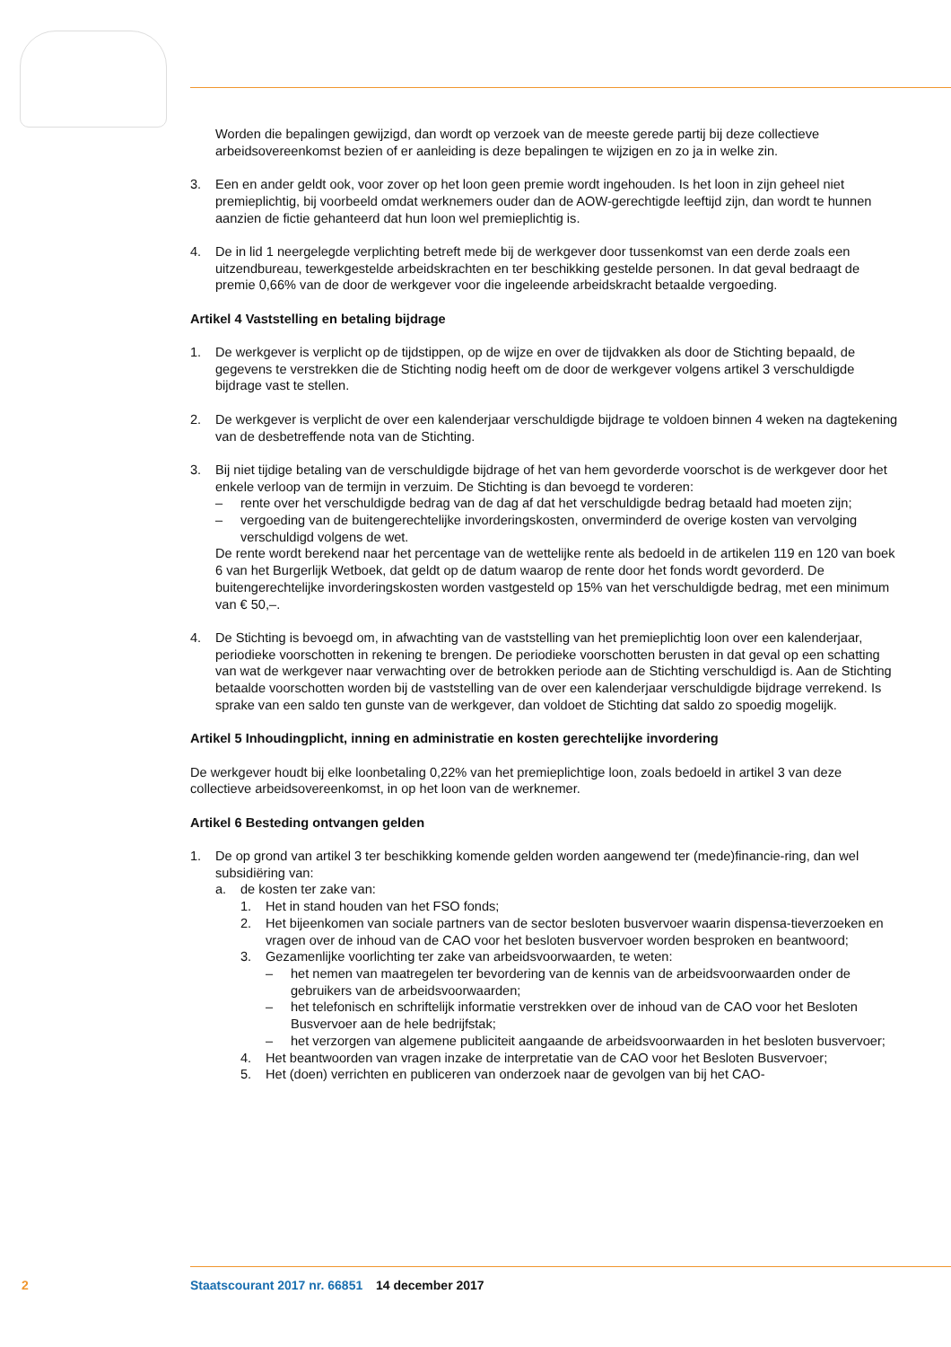Worden die bepalingen gewijzigd, dan wordt op verzoek van de meeste gerede partij bij deze collectieve arbeidsovereenkomst bezien of er aanleiding is deze bepalingen te wijzigen en zo ja in welke zin.
3. Een en ander geldt ook, voor zover op het loon geen premie wordt ingehouden. Is het loon in zijn geheel niet premieplichtig, bij voorbeeld omdat werknemers ouder dan de AOW-gerechtigde leeftijd zijn, dan wordt te hunnen aanzien de fictie gehanteerd dat hun loon wel premieplichtig is.
4. De in lid 1 neergelegde verplichting betreft mede bij de werkgever door tussenkomst van een derde zoals een uitzendbureau, tewerkgestelde arbeidskrachten en ter beschikking gestelde personen. In dat geval bedraagt de premie 0,66% van de door de werkgever voor die ingeleende arbeidskracht betaalde vergoeding.
Artikel 4 Vaststelling en betaling bijdrage
1. De werkgever is verplicht op de tijdstippen, op de wijze en over de tijdvakken als door de Stichting bepaald, de gegevens te verstrekken die de Stichting nodig heeft om de door de werkgever volgens artikel 3 verschuldigde bijdrage vast te stellen.
2. De werkgever is verplicht de over een kalenderjaar verschuldigde bijdrage te voldoen binnen 4 weken na dagtekening van de desbetreffende nota van de Stichting.
3. Bij niet tijdige betaling van de verschuldigde bijdrage of het van hem gevorderde voorschot is de werkgever door het enkele verloop van de termijn in verzuim. De Stichting is dan bevoegd te vorderen:
– rente over het verschuldigde bedrag van de dag af dat het verschuldigde bedrag betaald had moeten zijn;
– vergoeding van de buitengerechtelijke invorderingskosten, onverminderd de overige kosten van vervolging verschuldigd volgens de wet.
De rente wordt berekend naar het percentage van de wettelijke rente als bedoeld in de artikelen 119 en 120 van boek 6 van het Burgerlijk Wetboek, dat geldt op de datum waarop de rente door het fonds wordt gevorderd. De buitengerechtelijke invorderingskosten worden vastgesteld op 15% van het verschuldigde bedrag, met een minimum van € 50,–.
4. De Stichting is bevoegd om, in afwachting van de vaststelling van het premieplichtig loon over een kalenderjaar, periodieke voorschotten in rekening te brengen. De periodieke voorschotten berusten in dat geval op een schatting van wat de werkgever naar verwachting over de betrokken periode aan de Stichting verschuldigd is. Aan de Stichting betaalde voorschotten worden bij de vaststelling van de over een kalenderjaar verschuldigde bijdrage verrekend. Is sprake van een saldo ten gunste van de werkgever, dan voldoet de Stichting dat saldo zo spoedig mogelijk.
Artikel 5 Inhoudingplicht, inning en administratie en kosten gerechtelijke invordering
De werkgever houdt bij elke loonbetaling 0,22% van het premieplichtige loon, zoals bedoeld in artikel 3 van deze collectieve arbeidsovereenkomst, in op het loon van de werknemer.
Artikel 6 Besteding ontvangen gelden
1. De op grond van artikel 3 ter beschikking komende gelden worden aangewend ter (mede)financie-ring, dan wel subsidiëring van:
a. de kosten ter zake van:
1. Het in stand houden van het FSO fonds;
2. Het bijeenkomen van sociale partners van de sector besloten busvervoer waarin dispensa-tieverzoeken en vragen over de inhoud van de CAO voor het besloten busvervoer worden besproken en beantwoord;
3. Gezamenlijke voorlichting ter zake van arbeidsvoorwaarden, te weten:
– het nemen van maatregelen ter bevordering van de kennis van de arbeidsvoorwaarden onder de gebruikers van de arbeidsvoorwaarden;
– het telefonisch en schriftelijk informatie verstrekken over de inhoud van de CAO voor het Besloten Busvervoer aan de hele bedrijfstak;
– het verzorgen van algemene publiciteit aangaande de arbeidsvoorwaarden in het besloten busvervoer;
4. Het beantwoorden van vragen inzake de interpretatie van de CAO voor het Besloten Busvervoer;
5. Het (doen) verrichten en publiceren van onderzoek naar de gevolgen van bij het CAO-
2 Staatscourant 2017 nr. 66851 14 december 2017